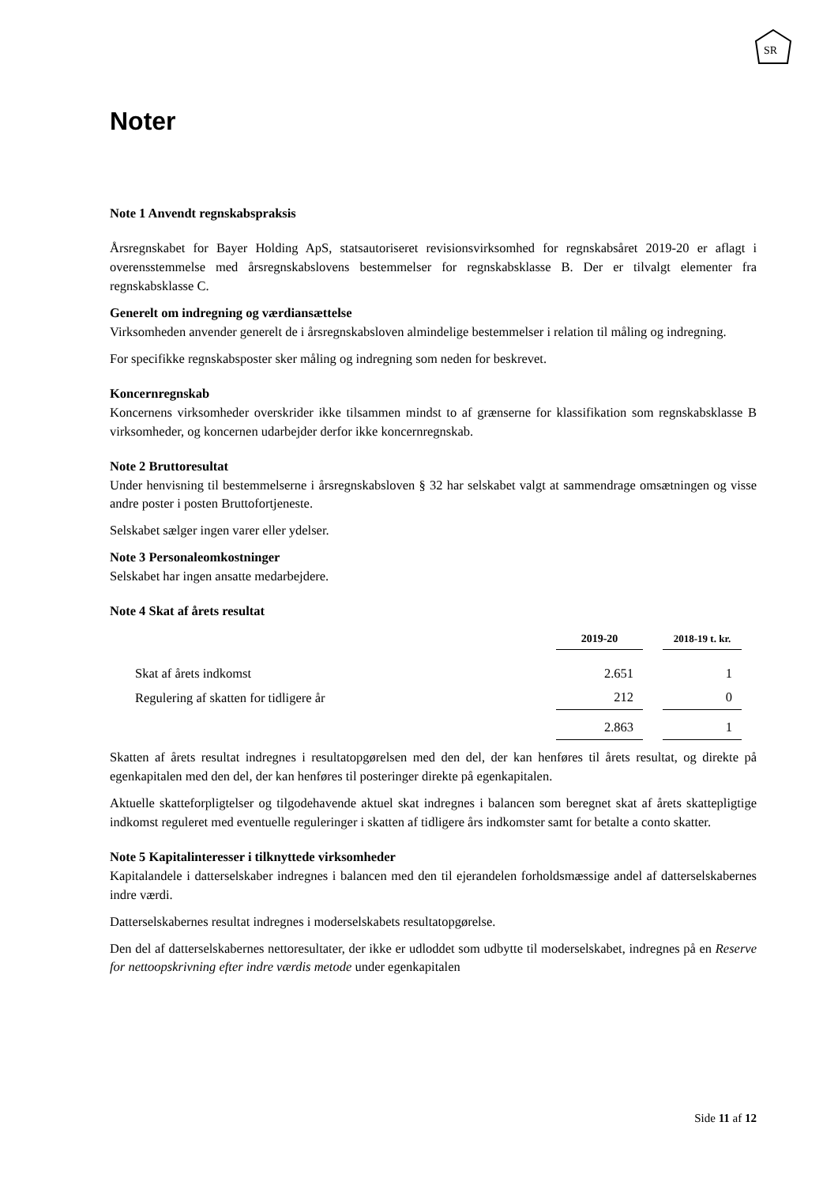SR
Noter
Note 1 Anvendt regnskabspraksis
Årsregnskabet for Bayer Holding ApS, statsautoriseret revisionsvirksomhed for regnskabsåret 2019-20 er aflagt i overensstemmelse med årsregnskabslovens bestemmelser for regnskabsklasse B. Der er tilvalgt elementer fra regnskabsklasse C.
Generelt om indregning og værdiansættelse
Virksomheden anvender generelt de i årsregnskabsloven almindelige bestemmelser i relation til måling og indregning.
For specifikke regnskabsposter sker måling og indregning som neden for beskrevet.
Koncernregnskab
Koncernens virksomheder overskrider ikke tilsammen mindst to af grænserne for klassifikation som regnskabsklasse B virksomheder, og koncernen udarbejder derfor ikke koncernregnskab.
Note 2 Bruttoresultat
Under henvisning til bestemmelserne i årsregnskabsloven § 32 har selskabet valgt at sammendrage omsætningen og visse andre poster i posten Bruttofortjeneste.
Selskabet sælger ingen varer eller ydelser.
Note 3 Personaleomkostninger
Selskabet har ingen ansatte medarbejdere.
Note 4 Skat af årets resultat
| | 2019-20 | | 2018-19 t. kr. |
| --- | --- | --- | --- |
| Skat af årets indkomst | 2.651 | | 1 |
| Regulering af skatten for tidligere år | 212 | | 0 |
| | 2.863 | | 1 |
Skatten af årets resultat indregnes i resultatopgørelsen med den del, der kan henføres til årets resultat, og direkte på egenkapitalen med den del, der kan henføres til posteringer direkte på egenkapitalen.
Aktuelle skatteforpligtelser og tilgodehavende aktuel skat indregnes i balancen som beregnet skat af årets skattepligtige indkomst reguleret med eventuelle reguleringer i skatten af tidligere års indkomster samt for betalte a conto skatter.
Note 5 Kapitalinteresser i tilknyttede virksomheder
Kapitalandele i datterselskaber indregnes i balancen med den til ejerandelen forholdsmæssige andel af datterselskabernes indre værdi.
Datterselskabernes resultat indregnes i moderselskabets resultatopgørelse.
Den del af datterselskabernes nettoresultater, der ikke er udloddet som udbytte til moderselskabet, indregnes på en Reserve for nettoopskrivning efter indre værdis metode under egenkapitalen
Side 11 af 12